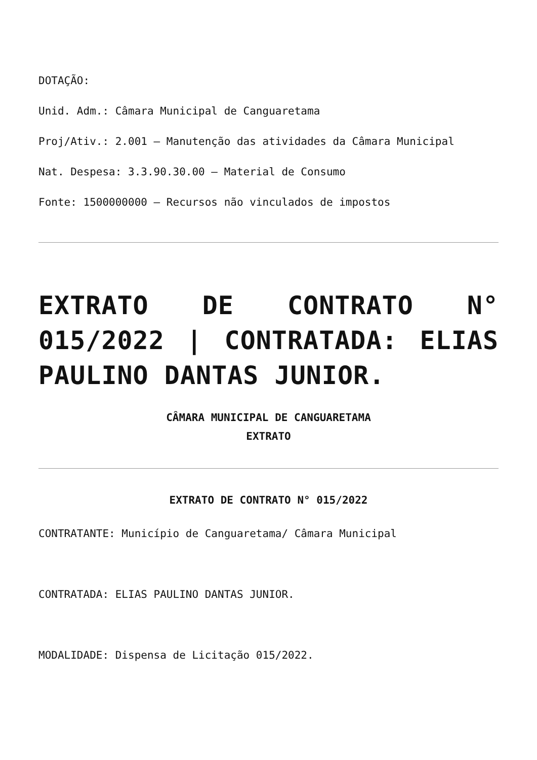DOTAÇÃO:
Unid. Adm.: Câmara Municipal de Canguaretama
Proj/Ativ.: 2.001 – Manutenção das atividades da Câmara Municipal
Nat. Despesa: 3.3.90.30.00 – Material de Consumo
Fonte: 1500000000 – Recursos não vinculados de impostos
EXTRATO DE CONTRATO N° 015/2022 | CONTRATADA: ELIAS PAULINO DANTAS JUNIOR.
CÂMARA MUNICIPAL DE CANGUARETAMA
EXTRATO
EXTRATO DE CONTRATO N° 015/2022
CONTRATANTE: Município de Canguaretama/ Câmara Municipal
CONTRATADA: ELIAS PAULINO DANTAS JUNIOR.
MODALIDADE: Dispensa de Licitação 015/2022.